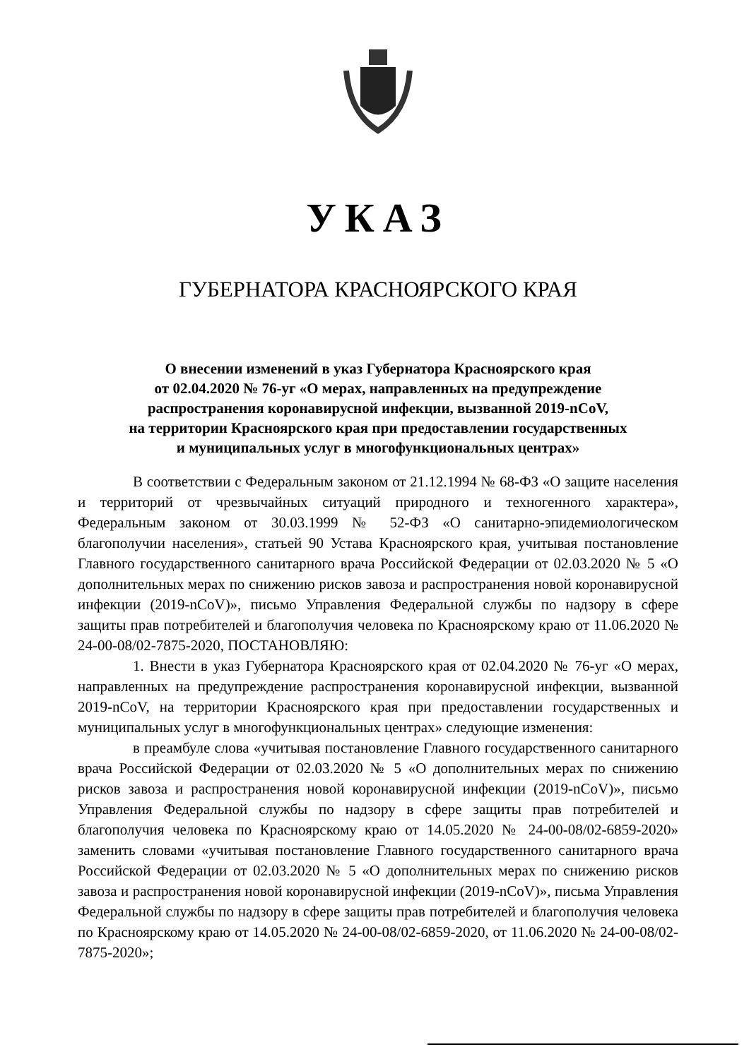УКАЗ
ГУБЕРНАТОРА КРАСНОЯРСКОГО КРАЯ
О внесении изменений в указ Губернатора Красноярского края
от 02.04.2020 № 76-уг «О мерах, направленных на предупреждение
распространения коронавирусной инфекции, вызванной 2019-nCoV,
на территории Красноярского края при предоставлении государственных
и муниципальных услуг в многофункциональных центрах»
В соответствии с Федеральным законом от 21.12.1994 № 68-ФЗ «О защите населения и территорий от чрезвычайных ситуаций природного и техногенного характера», Федеральным законом от 30.03.1999 № 52-ФЗ «О санитарно-эпидемиологическом благополучии населения», статьей 90 Устава Красноярского края, учитывая постановление Главного государственного санитарного врача Российской Федерации от 02.03.2020 № 5 «О дополнительных мерах по снижению рисков завоза и распространения новой коронавирусной инфекции (2019-nCoV)», письмо Управления Федеральной службы по надзору в сфере защиты прав потребителей и благополучия человека по Красноярскому краю от 11.06.2020 № 24-00-08/02-7875-2020, ПОСТАНОВЛЯЮ:
1. Внести в указ Губернатора Красноярского края от 02.04.2020 № 76-уг «О мерах, направленных на предупреждение распространения коронавирусной инфекции, вызванной 2019-nCoV, на территории Красноярского края при предоставлении государственных и муниципальных услуг в многофункциональных центрах» следующие изменения:
в преамбуле слова «учитывая постановление Главного государственного санитарного врача Российской Федерации от 02.03.2020 № 5 «О дополнительных мерах по снижению рисков завоза и распространения новой коронавирусной инфекции (2019-nCoV)», письмо Управления Федеральной службы по надзору в сфере защиты прав потребителей и благополучия человека по Красноярскому краю от 14.05.2020 № 24-00-08/02-6859-2020» заменить словами «учитывая постановление Главного государственного санитарного врача Российской Федерации от 02.03.2020 № 5 «О дополнительных мерах по снижению рисков завоза и распространения новой коронавирусной инфекции (2019-nCoV)», письма Управления Федеральной службы по надзору в сфере защиты прав потребителей и благополучия человека по Красноярскому краю от 14.05.2020 № 24-00-08/02-6859-2020, от 11.06.2020 № 24-00-08/02-7875-2020»;